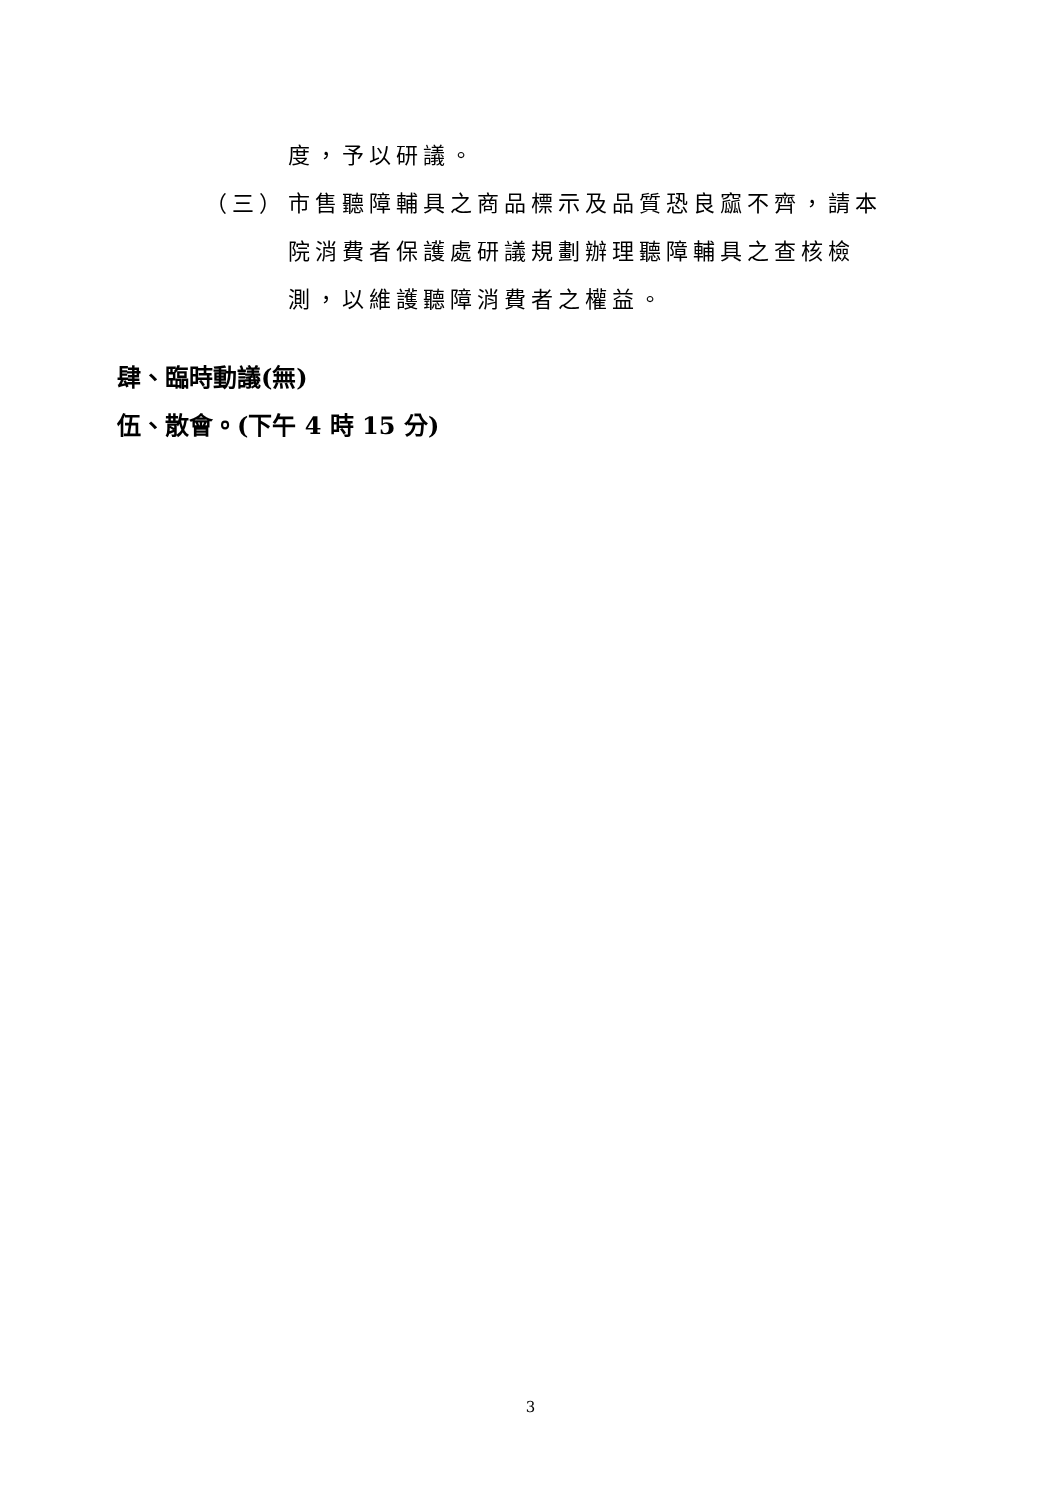度，予以研議。
（三） 市售聽障輔具之商品標示及品質恐良窳不齊，請本院消費者保護處研議規劃辦理聽障輔具之查核檢測，以維護聽障消費者之權益。
肆、臨時動議(無)
伍、散會。(下午 4 時 15 分)
3